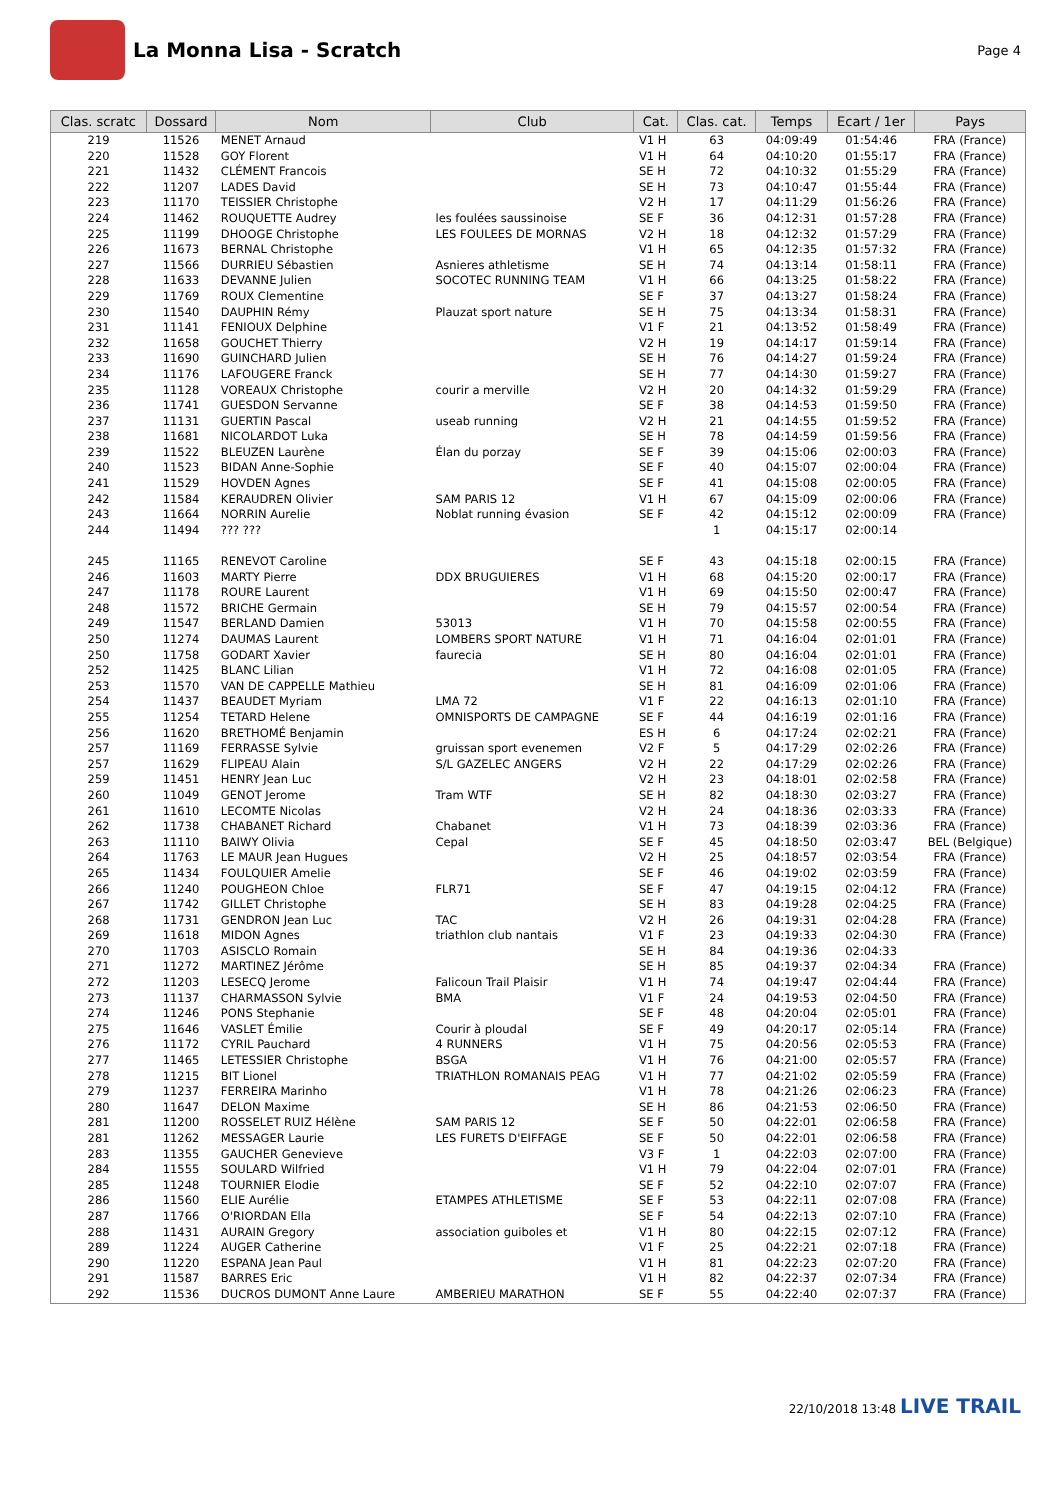La Monna Lisa - Scratch
Page 4
| Clas. scratc | Dossard | Nom | Club | Cat. | Clas. cat. | Temps | Ecart / 1er | Pays |
| --- | --- | --- | --- | --- | --- | --- | --- | --- |
| 219 | 11526 | MENET Arnaud | | V1 H | 63 | 04:09:49 | 01:54:46 | FRA (France) |
| 220 | 11528 | GOY Florent | | V1 H | 64 | 04:10:20 | 01:55:17 | FRA (France) |
| 221 | 11432 | CLÉMENT Francois | | SE H | 72 | 04:10:32 | 01:55:29 | FRA (France) |
| 222 | 11207 | LADES David | | SE H | 73 | 04:10:47 | 01:55:44 | FRA (France) |
| 223 | 11170 | TEISSIER Christophe | | V2 H | 17 | 04:11:29 | 01:56:26 | FRA (France) |
| 224 | 11462 | ROUQUETTE Audrey | les foulées saussinoise | SE F | 36 | 04:12:31 | 01:57:28 | FRA (France) |
| 225 | 11199 | DHOOGE Christophe | LES FOULEES DE MORNAS | V2 H | 18 | 04:12:32 | 01:57:29 | FRA (France) |
| 226 | 11673 | BERNAL Christophe | | V1 H | 65 | 04:12:35 | 01:57:32 | FRA (France) |
| 227 | 11566 | DURRIEU Sébastien | Asnieres athletisme | SE H | 74 | 04:13:14 | 01:58:11 | FRA (France) |
| 228 | 11633 | DEVANNE Julien | SOCOTEC RUNNING TEAM | V1 H | 66 | 04:13:25 | 01:58:22 | FRA (France) |
| 229 | 11769 | ROUX Clementine | | SE F | 37 | 04:13:27 | 01:58:24 | FRA (France) |
| 230 | 11540 | DAUPHIN Rémy | Plauzat sport nature | SE H | 75 | 04:13:34 | 01:58:31 | FRA (France) |
| 231 | 11141 | FENIOUX Delphine | | V1 F | 21 | 04:13:52 | 01:58:49 | FRA (France) |
| 232 | 11658 | GOUCHET Thierry | | V2 H | 19 | 04:14:17 | 01:59:14 | FRA (France) |
| 233 | 11690 | GUINCHARD Julien | | SE H | 76 | 04:14:27 | 01:59:24 | FRA (France) |
| 234 | 11176 | LAFOUGERE Franck | | SE H | 77 | 04:14:30 | 01:59:27 | FRA (France) |
| 235 | 11128 | VOREAUX Christophe | courir a merville | V2 H | 20 | 04:14:32 | 01:59:29 | FRA (France) |
| 236 | 11741 | GUESDON Servanne | | SE F | 38 | 04:14:53 | 01:59:50 | FRA (France) |
| 237 | 11131 | GUERTIN Pascal | useab running | V2 H | 21 | 04:14:55 | 01:59:52 | FRA (France) |
| 238 | 11681 | NICOLARDOT Luka | | SE H | 78 | 04:14:59 | 01:59:56 | FRA (France) |
| 239 | 11522 | BLEUZEN Laurène | Élan du porzay | SE F | 39 | 04:15:06 | 02:00:03 | FRA (France) |
| 240 | 11523 | BIDAN Anne-Sophie | | SE F | 40 | 04:15:07 | 02:00:04 | FRA (France) |
| 241 | 11529 | HOVDEN Agnes | | SE F | 41 | 04:15:08 | 02:00:05 | FRA (France) |
| 242 | 11584 | KERAUDREN Olivier | SAM PARIS 12 | V1 H | 67 | 04:15:09 | 02:00:06 | FRA (France) |
| 243 | 11664 | NORRIN Aurelie | Noblat running évasion | SE F | 42 | 04:15:12 | 02:00:09 | FRA (France) |
| 244 | 11494 | ??? ??? | | | 1 | 04:15:17 | 02:00:14 | |
| 245 | 11165 | RENEVOT Caroline | | SE F | 43 | 04:15:18 | 02:00:15 | FRA (France) |
| 246 | 11603 | MARTY Pierre | DDX BRUGUIERES | V1 H | 68 | 04:15:20 | 02:00:17 | FRA (France) |
| 247 | 11178 | ROURE Laurent | | V1 H | 69 | 04:15:50 | 02:00:47 | FRA (France) |
| 248 | 11572 | BRICHE Germain | | SE H | 79 | 04:15:57 | 02:00:54 | FRA (France) |
| 249 | 11547 | BERLAND Damien | 53013 | V1 H | 70 | 04:15:58 | 02:00:55 | FRA (France) |
| 250 | 11274 | DAUMAS Laurent | LOMBERS SPORT NATURE | V1 H | 71 | 04:16:04 | 02:01:01 | FRA (France) |
| 250 | 11758 | GODART Xavier | faurecia | SE H | 80 | 04:16:04 | 02:01:01 | FRA (France) |
| 252 | 11425 | BLANC Lilian | | V1 H | 72 | 04:16:08 | 02:01:05 | FRA (France) |
| 253 | 11570 | VAN DE CAPPELLE Mathieu | | SE H | 81 | 04:16:09 | 02:01:06 | FRA (France) |
| 254 | 11437 | BEAUDET Myriam | LMA 72 | V1 F | 22 | 04:16:13 | 02:01:10 | FRA (France) |
| 255 | 11254 | TETARD Helene | OMNISPORTS DE CAMPAGNE | SE F | 44 | 04:16:19 | 02:01:16 | FRA (France) |
| 256 | 11620 | BRETHOMÉ Benjamin | | ES H | 6 | 04:17:24 | 02:02:21 | FRA (France) |
| 257 | 11169 | FERRASSE Sylvie | gruissan sport evenemen | V2 F | 5 | 04:17:29 | 02:02:26 | FRA (France) |
| 257 | 11629 | FLIPEAU Alain | S/L GAZELEC ANGERS | V2 H | 22 | 04:17:29 | 02:02:26 | FRA (France) |
| 259 | 11451 | HENRY Jean Luc | | V2 H | 23 | 04:18:01 | 02:02:58 | FRA (France) |
| 260 | 11049 | GENOT Jerome | Tram WTF | SE H | 82 | 04:18:30 | 02:03:27 | FRA (France) |
| 261 | 11610 | LECOMTE Nicolas | | V2 H | 24 | 04:18:36 | 02:03:33 | FRA (France) |
| 262 | 11738 | CHABANET Richard | Chabanet | V1 H | 73 | 04:18:39 | 02:03:36 | FRA (France) |
| 263 | 11110 | BAIWY Olivia | Cepal | SE F | 45 | 04:18:50 | 02:03:47 | BEL (Belgique) |
| 264 | 11763 | LE MAUR Jean Hugues | | V2 H | 25 | 04:18:57 | 02:03:54 | FRA (France) |
| 265 | 11434 | FOULQUIER Amelie | | SE F | 46 | 04:19:02 | 02:03:59 | FRA (France) |
| 266 | 11240 | POUGHEON Chloe | FLR71 | SE F | 47 | 04:19:15 | 02:04:12 | FRA (France) |
| 267 | 11742 | GILLET Christophe | | SE H | 83 | 04:19:28 | 02:04:25 | FRA (France) |
| 268 | 11731 | GENDRON Jean Luc | TAC | V2 H | 26 | 04:19:31 | 02:04:28 | FRA (France) |
| 269 | 11618 | MIDON Agnes | triathlon club nantais | V1 F | 23 | 04:19:33 | 02:04:30 | FRA (France) |
| 270 | 11703 | ASISCLO Romain | | SE H | 84 | 04:19:36 | 02:04:33 | |
| 271 | 11272 | MARTINEZ Jérôme | | SE H | 85 | 04:19:37 | 02:04:34 | FRA (France) |
| 272 | 11203 | LESECQ Jerome | Falicoun Trail Plaisir | V1 H | 74 | 04:19:47 | 02:04:44 | FRA (France) |
| 273 | 11137 | CHARMASSON Sylvie | BMA | V1 F | 24 | 04:19:53 | 02:04:50 | FRA (France) |
| 274 | 11246 | PONS Stephanie | | SE F | 48 | 04:20:04 | 02:05:01 | FRA (France) |
| 275 | 11646 | VASLET Émilie | Courir à ploudal | SE F | 49 | 04:20:17 | 02:05:14 | FRA (France) |
| 276 | 11172 | CYRIL Pauchard | 4 RUNNERS | V1 H | 75 | 04:20:56 | 02:05:53 | FRA (France) |
| 277 | 11465 | LETESSIER Christophe | BSGA | V1 H | 76 | 04:21:00 | 02:05:57 | FRA (France) |
| 278 | 11215 | BIT Lionel | TRIATHLON ROMANAIS PEAG | V1 H | 77 | 04:21:02 | 02:05:59 | FRA (France) |
| 279 | 11237 | FERREIRA Marinho | | V1 H | 78 | 04:21:26 | 02:06:23 | FRA (France) |
| 280 | 11647 | DELON Maxime | | SE H | 86 | 04:21:53 | 02:06:50 | FRA (France) |
| 281 | 11200 | ROSSELET RUIZ Hélène | SAM PARIS 12 | SE F | 50 | 04:22:01 | 02:06:58 | FRA (France) |
| 281 | 11262 | MESSAGER Laurie | LES FURETS D'EIFFAGE | SE F | 50 | 04:22:01 | 02:06:58 | FRA (France) |
| 283 | 11355 | GAUCHER Genevieve | | V3 F | 1 | 04:22:03 | 02:07:00 | FRA (France) |
| 284 | 11555 | SOULARD Wilfried | | V1 H | 79 | 04:22:04 | 02:07:01 | FRA (France) |
| 285 | 11248 | TOURNIER Elodie | | SE F | 52 | 04:22:10 | 02:07:07 | FRA (France) |
| 286 | 11560 | ELIE Aurélie | ETAMPES ATHLETISME | SE F | 53 | 04:22:11 | 02:07:08 | FRA (France) |
| 287 | 11766 | O'RIORDAN Ella | | SE F | 54 | 04:22:13 | 02:07:10 | FRA (France) |
| 288 | 11431 | AURAIN Gregory | association guiboles et | V1 H | 80 | 04:22:15 | 02:07:12 | FRA (France) |
| 289 | 11224 | AUGER Catherine | | V1 F | 25 | 04:22:21 | 02:07:18 | FRA (France) |
| 290 | 11220 | ESPANA Jean Paul | | V1 H | 81 | 04:22:23 | 02:07:20 | FRA (France) |
| 291 | 11587 | BARRES Eric | | V1 H | 82 | 04:22:37 | 02:07:34 | FRA (France) |
| 292 | 11536 | DUCROS DUMONT Anne Laure | AMBERIEU MARATHON | SE F | 55 | 04:22:40 | 02:07:37 | FRA (France) |
22/10/2018 13:48 LIVE TRAIL